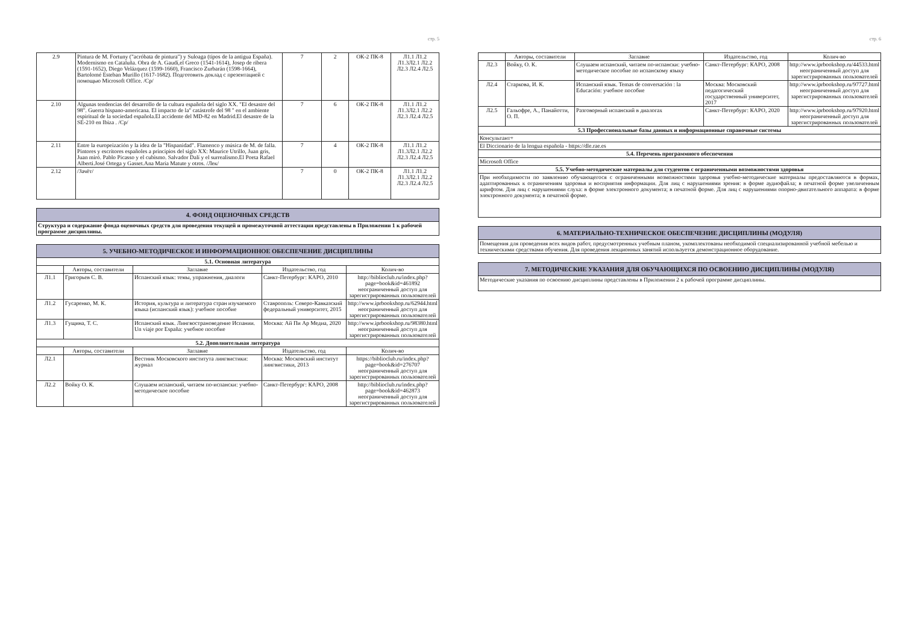стр. 5
| 2.9 | Pintura de M. Fortuny ("acróbata de pintura") y Suloaga (tipos de la antigua España). Modernismo en Cataluña. Obra de A. Gaudí,el Greco (1541-1614), Josep de ribera (1591-1652), Diego Velázquez (1599-1660), Francisco Zurbarán (1598-1664), Bartolomé Esteban Murillo (1617-1682). Подготовить доклад с презентацией с помощью Microsoft Office. /Ср/ | 7 | 2 | ОК-2 ПК-8 | Л1.1 Л1.2 Л1.3Л2.1 Л2.2 Л2.3 Л2.4 Л2.5 |
| 2.10 | Algunas tendencias del desarrollo de la cultura española del siglo XX. "El desastre del 98". Guerra hispano-americana. El impacto de la" catástrofe del 98 " en el ambiente espiritual de la sociedad española.El accidente del MD-82 en Madrid.El desastre de la SE-210 en Ibiza . /Ср/ | 7 | 6 | ОК-2 ПК-8 | Л1.1 Л1.2 Л1.3Л2.1 Л2.2 Л2.3 Л2.4 Л2.5 |
| 2.11 | Entre la europeización y la idea de la "Hispanidad". Flamenco y música de M. de falla. Pintores y escritores españoles a principios del siglo XX: Maurice Utrillo, Juan gris, Juan miró. Pablo Picasso y el cubismo. Salvador Dalí y el surrealismo.El Poeta Rafael Alberti.José Ortega y Gasset.Ana María Matute y otros. /Лек/ | 7 | 4 | ОК-2 ПК-8 | Л1.1 Л1.2 Л1.3Л2.1 Л2.2 Л2.3 Л2.4 Л2.5 |
| 2.12 | /Зачёт/ | 7 | 0 | ОК-2 ПК-8 | Л1.1 Л1.2 Л1.3Л2.1 Л2.2 Л2.3 Л2.4 Л2.5 |
| 4. ФОНД ОЦЕНОЧНЫХ СРЕДСТВ |
| Структура и содержание фонда оценочных средств для проведения текущей и промежуточной аттестации представлены в Приложении 1 к рабочей программе дисциплины. |
| 5. УЧЕБНО-МЕТОДИЧЕСКОЕ И ИНФОРМАЦИОННОЕ ОБЕСПЕЧЕНИЕ ДИСЦИПЛИНЫ | | | | |
| 5.1. Основная литература | | | | |
| | Авторы, составители | Заглавие | Издательство, год | Колич-во |
| Л1.1 | Григорьев С. В. | Испанский язык: темы, упражнения, диалоги | Санкт-Петербург: КАРО, 2010 | http://biblioclub.ru/index.php?page=book&id=461892 неограниченный доступ для зарегистрированных пользователей |
| Л1.2 | Гусаренко, М. К. | История, культура и литература стран изучаемого языка (испанский язык): учебное пособие | Ставрополь: Северо-Кавказский федеральный университет, 2015 | http://www.iprbookshop.ru/62944.html неограниченный доступ для зарегистрированных пользователей |
| Л1.3 | Гущина, Т. С. | Испанский язык. Лингвострановедение Испании. Un viaje por España: учебное пособие | Москва: Ай Пи Ар Медиа, 2020 | http://www.iprbookshop.ru/98380.html неограниченный доступ для зарегистрированных пользователей |
| 5.2. Дополнительная литература | | | | |
| | Авторы, составители | Заглавие | Издательство, год | Колич-во |
| Л2.1 | | Вестник Московского института лингвистики: журнал | Москва: Московский институт лингвистики, 2013 | https://biblioclub.ru/index.php?page=book&id=276707 неограниченный доступ для зарегистрированных пользователей |
| Л2.2 | Войку О. К. | Слушаем испанский, читаем по-испански: учебно-методическое пособие | Санкт-Петербург: КАРО, 2008 | http://biblioclub.ru/index.php?page=book&id=462873 неограниченный доступ для зарегистрированных пользователей |
стр. 6
| | Авторы, составители | Заглавие | Издательство, год | Колич-во |
| --- | --- | --- | --- | --- |
| Л2.3 | Войку, О. К. | Слушаем испанский, читаем по-испански: учебно-методическое пособие по испанскому языку | Санкт-Петербург: КАРО, 2008 | http://www.iprbookshop.ru/44533.html неограниченный доступ для зарегистрированных пользователей |
| Л2.4 | Старкова, И. К. | Испанский язык. Temas de conversación : la Educación: учебное пособие | Москва: Московский педагогический государственный университет, 2017 | http://www.iprbookshop.ru/97727.html неограниченный доступ для зарегистрированных пользователей |
| Л2.5 | Гальофре, А., Панайотти, О. П. | Разговорный испанский в диалогах | Санкт-Петербург: КАРО, 2020 | http://www.iprbookshop.ru/97920.html неограниченный доступ для зарегистрированных пользователей |
| 5.3 Профессиональные базы данных и информационные справочные системы | | | | |
| Консультант+ | | | | |
| El Diccionario de la lengua española - https://dle.rae.es | | | | |
| 5.4. Перечень программного обеспечения | | | | |
| Microsoft Office | | | | |
| 5.5. Учебно-методические материалы для студентов с ограниченными возможностями здоровья | | | | |
| При необходимости по заявлению обучающегося с ограниченными возможностями здоровья учебно-методические материалы предоставляются в формах, адаптированных к ограничениям здоровья и восприятия информации. Для лиц с нарушениями зрения: в форме аудиофайла; в печатной форме увеличенным шрифтом. Для лиц с нарушениями слуха: в форме электронного документа; в печатной форме. Для лиц с нарушениями опорно-двигательного аппарата: в форме электронного документа; в печатной форме. | | | | |
| 6. МАТЕРИАЛЬНО-ТЕХНИЧЕСКОЕ ОБЕСПЕЧЕНИЕ ДИСЦИПЛИНЫ (МОДУЛЯ) |
| Помещения для проведения всех видов работ, предусмотренных учебным планом, укомплектованы необходимой специализированной учебной мебелью и техническими средствами обучения. Для проведения лекционных занятий используется демонстрационное оборудование. |
| 7. МЕТОДИЧЕСКИЕ УКАЗАНИЯ ДЛЯ ОБУЧАЮЩИХСЯ ПО ОСВОЕНИЮ ДИСЦИПЛИНЫ (МОДУЛЯ) |
| Методические указания по освоению дисциплины представлены в Приложении 2 к рабочей программе дисциплины. |